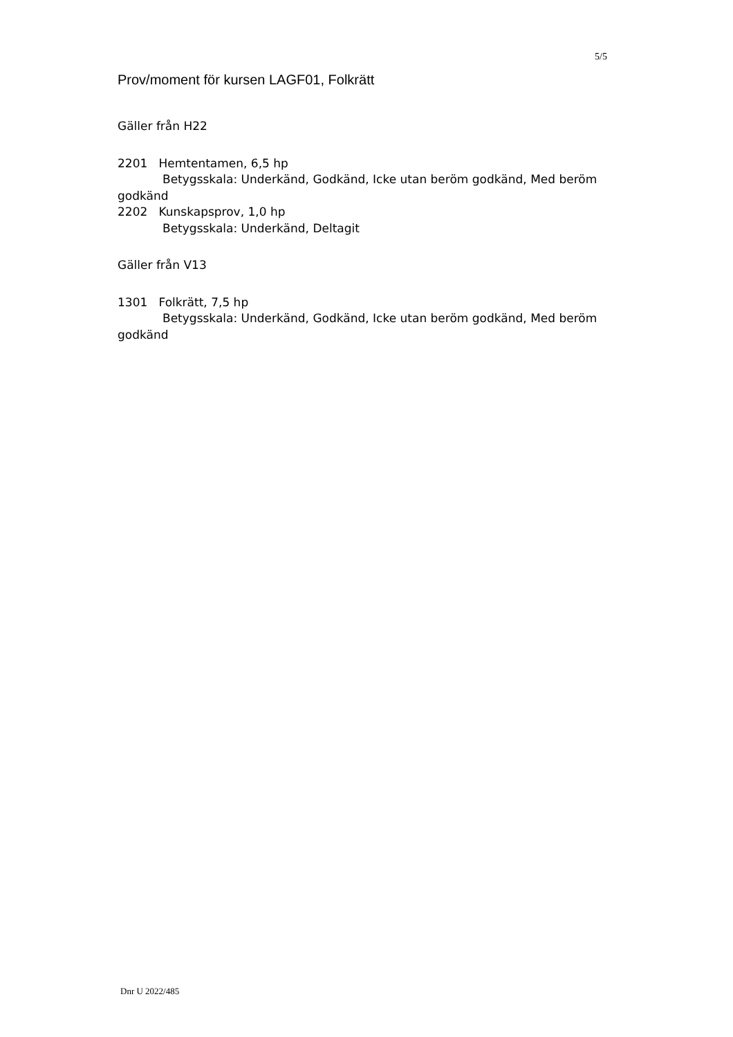5/5
Prov/moment för kursen LAGF01, Folkrätt
Gäller från H22
2201 Hemtentamen, 6,5 hp
Betygsskala: Underkänd, Godkänd, Icke utan beröm godkänd, Med beröm godkänd
2202 Kunskapsprov, 1,0 hp
Betygsskala: Underkänd, Deltagit
Gäller från V13
1301 Folkrätt, 7,5 hp
Betygsskala: Underkänd, Godkänd, Icke utan beröm godkänd, Med beröm godkänd
Dnr U 2022/485